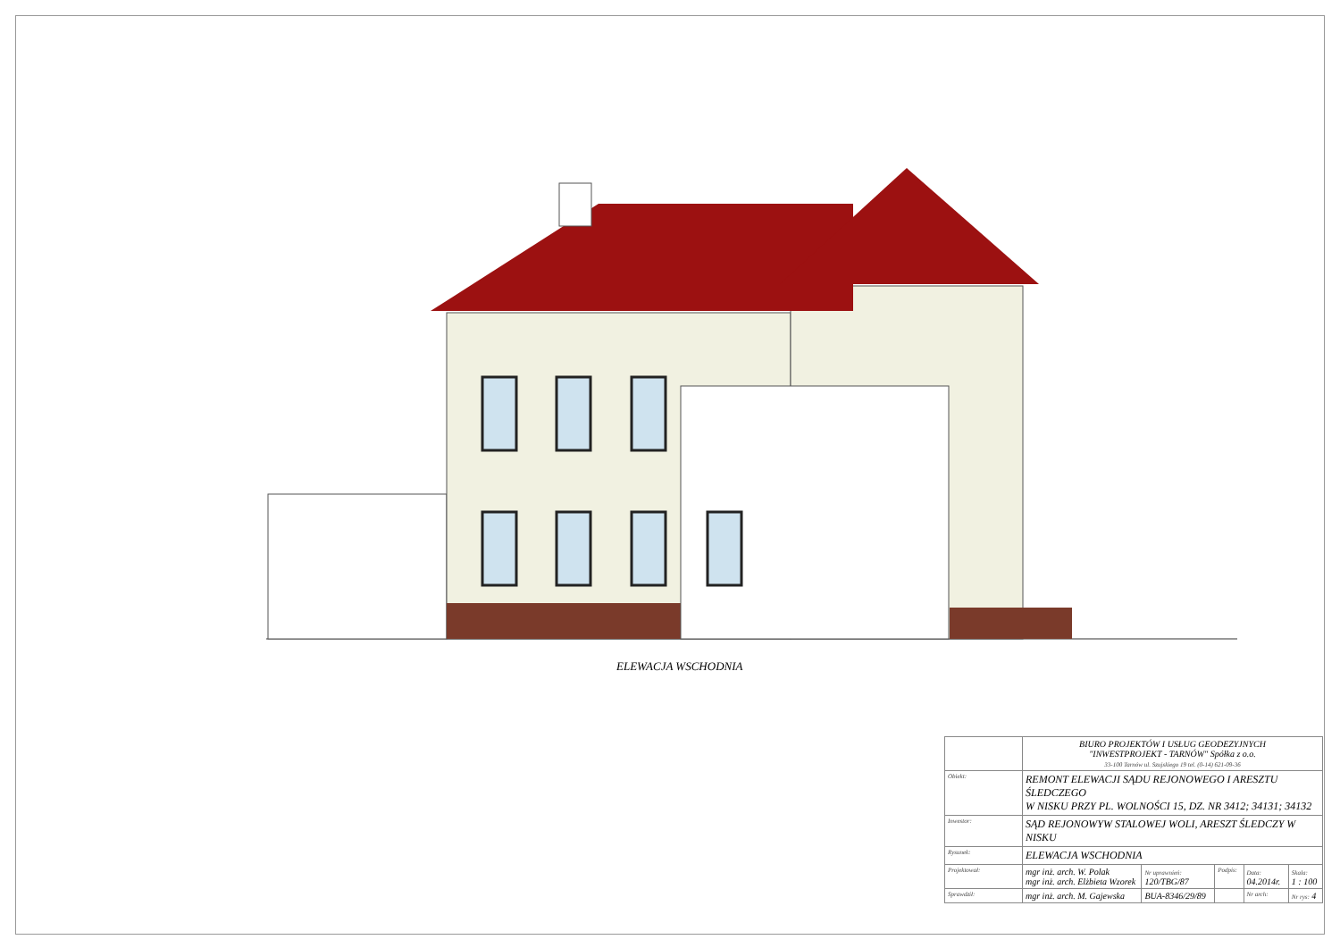ELEWACJA WSCHODNIA
| | BIURO PROJEKTÓW I USŁUG GEODEZYJNYCH "INWESTPROJEKT - TARNÓW" Spółka z o.o. 33-100 Tarnów ul. Szujskiego 19 tel. (0-14) 621-09-36 | | | | |
| Obiekt: | REMONT ELEWACJI SĄDU REJONOWEGO I ARESZTU ŚLEDCZEGO W NISKU PRZY PL. WOLNOŚCI 15, DZ. NR 3412; 34131; 34132 | | | | |
| Inwestor: | SĄD REJONOWYW STALOWEJ WOLI, ARESZT ŚLEDCZY W NISKU | | | | |
| Rysunek: | ELEWACJA WSCHODNIA | | | | |
| Projektował: | mgr inż. arch. W. Polak mgr inż. arch. Elżbieta Wzorek | Nr uprawnień: 120/TBG/87 | Podpis: | Data: 04.2014r. | Skala: 1 : 100 |
| Sprawdził: | mgr inż. arch. M. Gajewska | BUA-8346/29/89 | | Nr arch: | Nr rys: 4 |